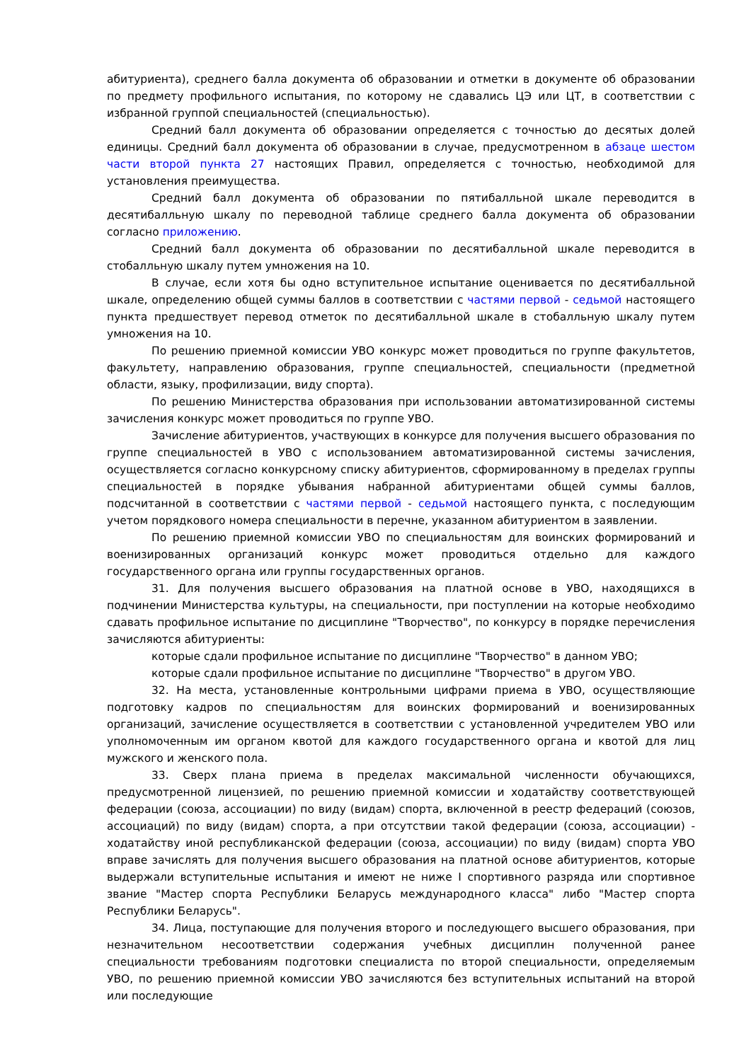абитуриента), среднего балла документа об образовании и отметки в документе об образовании по предмету профильного испытания, по которому не сдавались ЦЭ или ЦТ, в соответствии с избранной группой специальностей (специальностью).
Средний балл документа об образовании определяется с точностью до десятых долей единицы. Средний балл документа об образовании в случае, предусмотренном в абзаце шестом части второй пункта 27 настоящих Правил, определяется с точностью, необходимой для установления преимущества.
Средний балл документа об образовании по пятибалльной шкале переводится в десятибалльную шкалу по переводной таблице среднего балла документа об образовании согласно приложению.
Средний балл документа об образовании по десятибалльной шкале переводится в стобалльную шкалу путем умножения на 10.
В случае, если хотя бы одно вступительное испытание оценивается по десятибалльной шкале, определению общей суммы баллов в соответствии с частями первой - седьмой настоящего пункта предшествует перевод отметок по десятибалльной шкале в стобалльную шкалу путем умножения на 10.
По решению приемной комиссии УВО конкурс может проводиться по группе факультетов, факультету, направлению образования, группе специальностей, специальности (предметной области, языку, профилизации, виду спорта).
По решению Министерства образования при использовании автоматизированной системы зачисления конкурс может проводиться по группе УВО.
Зачисление абитуриентов, участвующих в конкурсе для получения высшего образования по группе специальностей в УВО с использованием автоматизированной системы зачисления, осуществляется согласно конкурсному списку абитуриентов, сформированному в пределах группы специальностей в порядке убывания набранной абитуриентами общей суммы баллов, подсчитанной в соответствии с частями первой - седьмой настоящего пункта, с последующим учетом порядкового номера специальности в перечне, указанном абитуриентом в заявлении.
По решению приемной комиссии УВО по специальностям для воинских формирований и военизированных организаций конкурс может проводиться отдельно для каждого государственного органа или группы государственных органов.
31. Для получения высшего образования на платной основе в УВО, находящихся в подчинении Министерства культуры, на специальности, при поступлении на которые необходимо сдавать профильное испытание по дисциплине "Творчество", по конкурсу в порядке перечисления зачисляются абитуриенты:
которые сдали профильное испытание по дисциплине "Творчество" в данном УВО;
которые сдали профильное испытание по дисциплине "Творчество" в другом УВО.
32. На места, установленные контрольными цифрами приема в УВО, осуществляющие подготовку кадров по специальностям для воинских формирований и военизированных организаций, зачисление осуществляется в соответствии с установленной учредителем УВО или уполномоченным им органом квотой для каждого государственного органа и квотой для лиц мужского и женского пола.
33. Сверх плана приема в пределах максимальной численности обучающихся, предусмотренной лицензией, по решению приемной комиссии и ходатайству соответствующей федерации (союза, ассоциации) по виду (видам) спорта, включенной в реестр федераций (союзов, ассоциаций) по виду (видам) спорта, а при отсутствии такой федерации (союза, ассоциации) - ходатайству иной республиканской федерации (союза, ассоциации) по виду (видам) спорта УВО вправе зачислять для получения высшего образования на платной основе абитуриентов, которые выдержали вступительные испытания и имеют не ниже I спортивного разряда или спортивное звание "Мастер спорта Республики Беларусь международного класса" либо "Мастер спорта Республики Беларусь".
34. Лица, поступающие для получения второго и последующего высшего образования, при незначительном несоответствии содержания учебных дисциплин полученной ранее специальности требованиям подготовки специалиста по второй специальности, определяемым УВО, по решению приемной комиссии УВО зачисляются без вступительных испытаний на второй или последующие